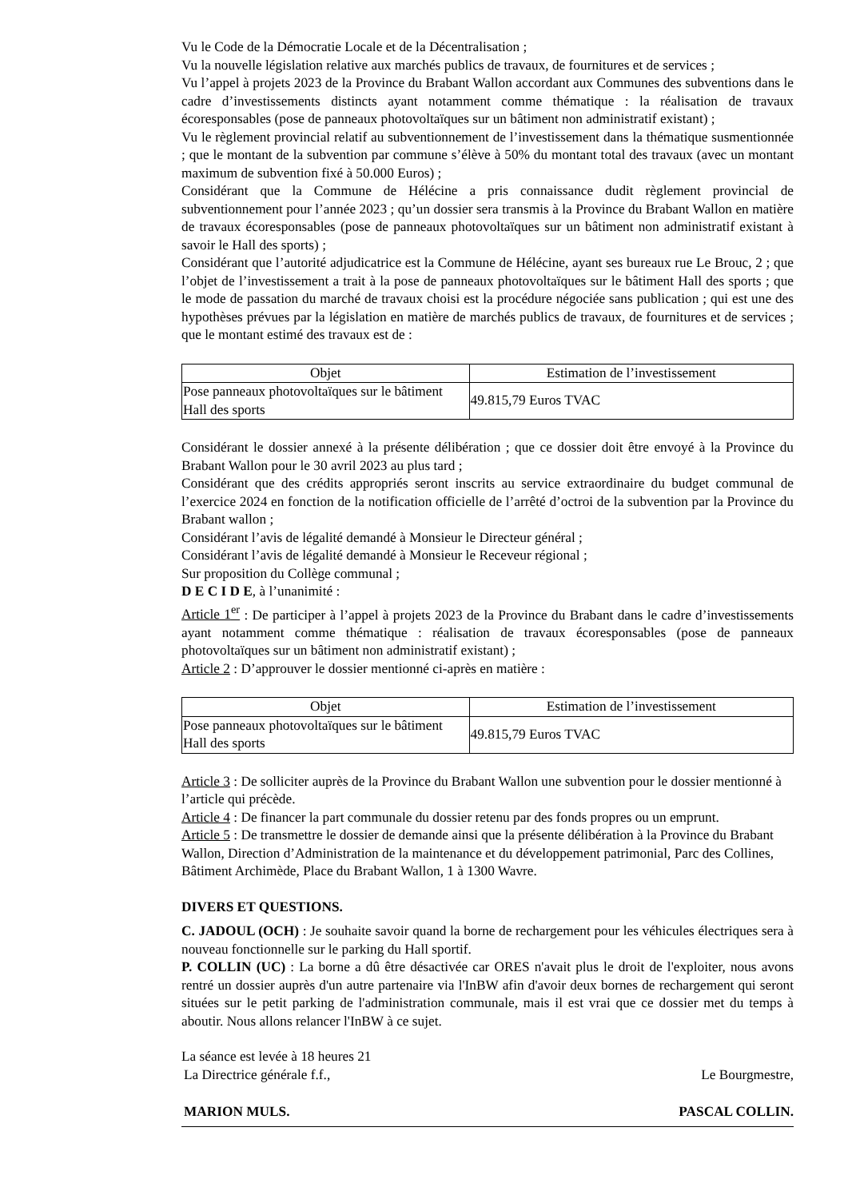Vu le Code de la Démocratie Locale et de la Décentralisation ;
Vu la nouvelle législation relative aux marchés publics de travaux, de fournitures et de services ;
Vu l’appel à projets 2023 de la Province du Brabant Wallon accordant aux Communes des subventions dans le cadre d’investissements distincts ayant notamment comme thématique : la réalisation de travaux écoresponsables (pose de panneaux photovoltaïques sur un bâtiment non administratif existant) ;
Vu le règlement provincial relatif au subventionnement de l’investissement dans la thématique susmentionnée ; que le montant de la subvention par commune s’élève à 50% du montant total des travaux (avec un montant maximum de subvention fixé à 50.000 Euros) ;
Considérant que la Commune de Hélécine a pris connaissance dudit règlement provincial de subventionnement pour l’année 2023 ; qu’un dossier sera transmis à la Province du Brabant Wallon en matière de travaux écoresponsables (pose de panneaux photovoltaïques sur un bâtiment non administratif existant à savoir le Hall des sports) ;
Considérant que l’autorité adjudicatrice est la Commune de Hélécine, ayant ses bureaux rue Le Brouc, 2 ; que l’objet de l’investissement a trait à la pose de panneaux photovoltaïques sur le bâtiment Hall des sports ; que le mode de passation du marché de travaux choisi est la procédure négociée sans publication ; qui est une des hypothèses prévues par la législation en matière de marchés publics de travaux, de fournitures et de services ; que le montant estimé des travaux est de :
| Objet | Estimation de l’investissement |
| --- | --- |
| Pose panneaux photovoltaïques sur le bâtiment Hall des sports | 49.815,79 Euros TVAC |
Considérant le dossier annexé à la présente délibération ; que ce dossier doit être envoyé à la Province du Brabant Wallon pour le 30 avril 2023 au plus tard ;
Considérant que des crédits appropriés seront inscrits au service extraordinaire du budget communal de l’exercice 2024 en fonction de la notification officielle de l’arrêté d’octroi de la subvention par la Province du Brabant wallon ;
Considérant l’avis de légalité demandé à Monsieur le Directeur général ;
Considérant l’avis de légalité demandé à Monsieur le Receveur régional ;
Sur proposition du Collège communal ;
D E C I D E, à l’unanimité :
Article 1<sup>er</sup> : De participer à l’appel à projets 2023 de la Province du Brabant dans le cadre d’investissements ayant notamment comme thématique : réalisation de travaux écoresponsables (pose de panneaux photovoltaïques sur un bâtiment non administratif existant) ;
Article 2 : D’approuver le dossier mentionné ci-après en matière :
| Objet | Estimation de l’investissement |
| --- | --- |
| Pose panneaux photovoltaïques sur le bâtiment Hall des sports | 49.815,79 Euros TVAC |
Article 3 : De solliciter auprès de la Province du Brabant Wallon une subvention pour le dossier mentionné à l’article qui précède.
Article 4 : De financer la part communale du dossier retenu par des fonds propres ou un emprunt.
Article 5 : De transmettre le dossier de demande ainsi que la présente délibération à la Province du Brabant Wallon, Direction d’Administration de la maintenance et du développement patrimonial, Parc des Collines, Bâtiment Archimède, Place du Brabant Wallon, 1 à 1300 Wavre.
DIVERS ET QUESTIONS.
C. JADOUL (OCH) : Je souhaite savoir quand la borne de rechargement pour les véhicules électriques sera à nouveau fonctionnelle sur le parking du Hall sportif.
P. COLLIN (UC) : La borne a dû être désactivée car ORES n'avait plus le droit de l'exploiter, nous avons rentré un dossier auprès d'un autre partenaire via l'InBW afin d'avoir deux bornes de rechargement qui seront situées sur le petit parking de l'administration communale, mais il est vrai que ce dossier met du temps à aboutir. Nous allons relancer l'InBW à ce sujet.
La séance est levée à 18 heures 21
La Directrice générale f.f., Le Bourgmestre,
MARION MULS. PASCAL COLLIN.